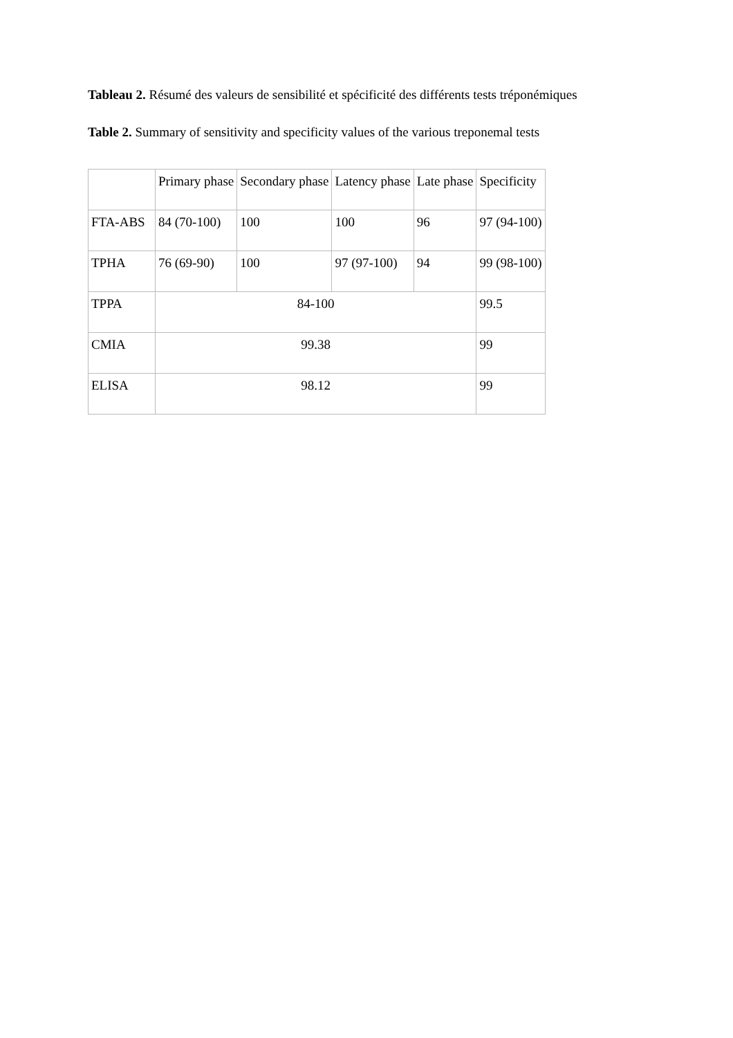Tableau 2. Résumé des valeurs de sensibilité et spécificité des différents tests tréponémiques
Table 2. Summary of sensitivity and specificity values of the various treponemal tests
| | Primary phase | Secondary phase | Latency phase | Late phase | Specificity |
| FTA-ABS | 84 (70-100) | 100 | 100 | 96 | 97 (94-100) |
| TPHA | 76 (69-90) | 100 | 97 (97-100) | 94 | 99 (98-100) |
| TPPA | 84-100 | | | | 99.5 |
| CMIA | 99.38 | | | | 99 |
| ELISA | 98.12 | | | | 99 |